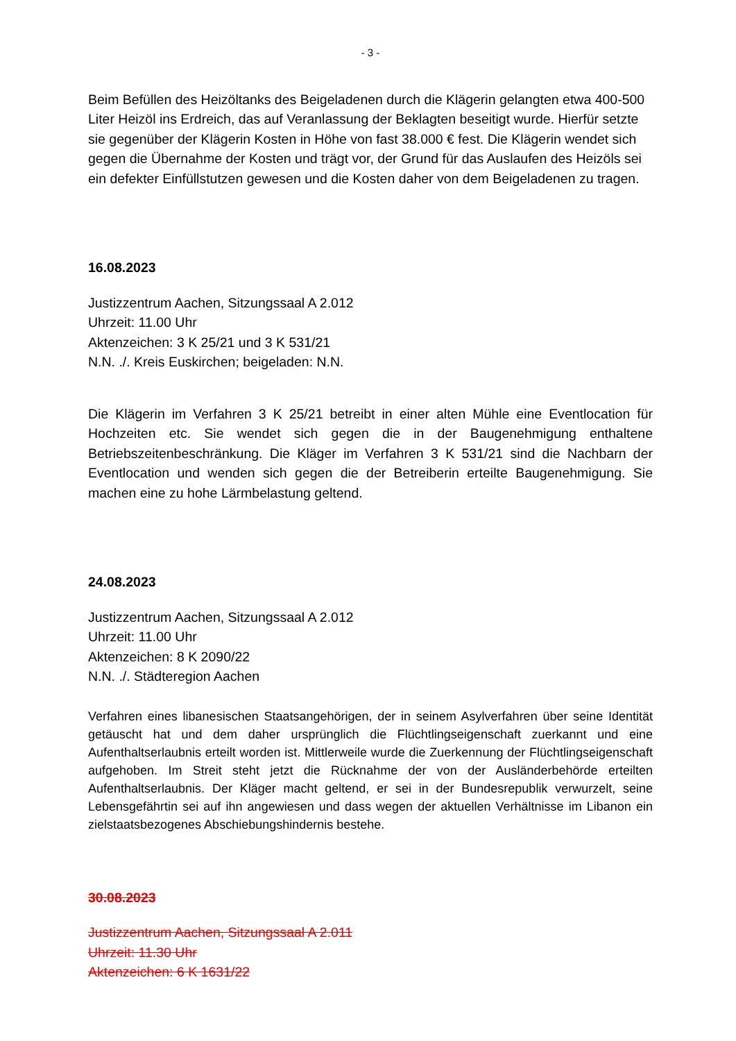- 3 -
Beim Befüllen des Heizöltanks des Beigeladenen durch die Klägerin gelangten etwa 400-500 Liter Heizöl ins Erdreich, das auf Veranlassung der Beklagten beseitigt wurde. Hierfür setzte sie gegenüber der Klägerin Kosten in Höhe von fast 38.000 € fest. Die Klägerin wendet sich gegen die Übernahme der Kosten und trägt vor, der Grund für das Auslaufen des Heizöls sei ein defekter Einfüllstutzen gewesen und die Kosten daher von dem Beigeladenen zu tragen.
16.08.2023
Justizzentrum Aachen, Sitzungssaal A 2.012
Uhrzeit: 11.00 Uhr
Aktenzeichen: 3 K 25/21 und 3 K 531/21
N.N. ./. Kreis Euskirchen; beigeladen: N.N.
Die Klägerin im Verfahren 3 K 25/21 betreibt in einer alten Mühle eine Eventlocation für Hochzeiten etc. Sie wendet sich gegen die in der Baugenehmigung enthaltene Betriebszeitenbeschränkung. Die Kläger im Verfahren 3 K 531/21 sind die Nachbarn der Eventlocation und wenden sich gegen die der Betreiberin erteilte Baugenehmigung. Sie machen eine zu hohe Lärmbelastung geltend.
24.08.2023
Justizzentrum Aachen, Sitzungssaal A 2.012
Uhrzeit: 11.00 Uhr
Aktenzeichen: 8 K 2090/22
N.N. ./. Städteregion Aachen
Verfahren eines libanesischen Staatsangehörigen, der in seinem Asylverfahren über seine Identität getäuscht hat und dem daher ursprünglich die Flüchtlingseigenschaft zuerkannt und eine Aufenthaltserlaubnis erteilt worden ist. Mittlerweile wurde die Zuerkennung der Flüchtlingseigenschaft aufgehoben. Im Streit steht jetzt die Rücknahme der von der Ausländerbehörde erteilten Aufenthaltserlaubnis. Der Kläger macht geltend, er sei in der Bundesrepublik verwurzelt, seine Lebensgefährtin sei auf ihn angewiesen und dass wegen der aktuellen Verhältnisse im Libanon ein zielstaatsbezogenes Abschiebungshindernis bestehe.
30.08.2023
Justizzentrum Aachen, Sitzungssaal A 2.011
Uhrzeit: 11.30 Uhr
Aktenzeichen: 6 K 1631/22